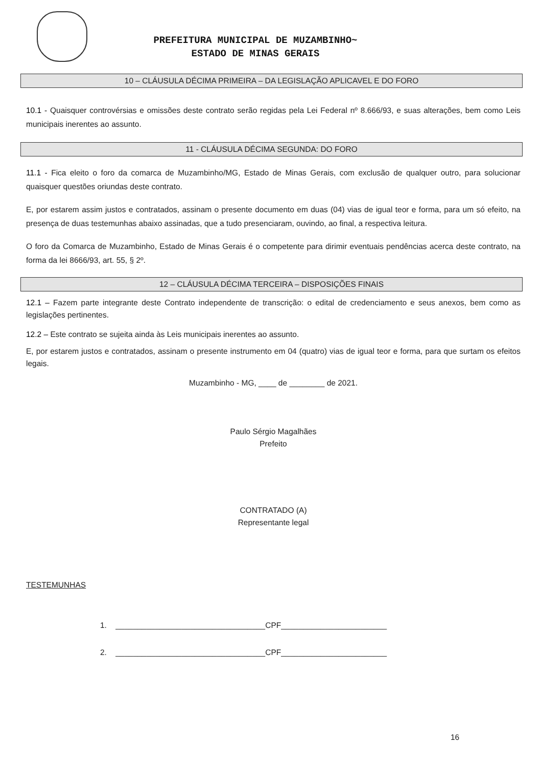PREFEITURA MUNICIPAL DE MUZAMBINHO~
ESTADO DE MINAS GERAIS
10 – CLÁUSULA DÉCIMA PRIMEIRA – DA LEGISLAÇÃO APLICAVEL E DO FORO
10.1 - Quaisquer controvérsias e omissões deste contrato serão regidas pela Lei Federal nº 8.666/93, e suas alterações, bem como Leis municipais inerentes ao assunto.
11 - CLÁUSULA DÉCIMA SEGUNDA: DO FORO
11.1 - Fica eleito o foro da comarca de Muzambinho/MG, Estado de Minas Gerais, com exclusão de qualquer outro, para solucionar quaisquer questões oriundas deste contrato.
E, por estarem assim justos e contratados, assinam o presente documento em duas (04) vias de igual teor e forma, para um só efeito, na presença de duas testemunhas abaixo assinadas, que a tudo presenciaram, ouvindo, ao final, a respectiva leitura.
O foro da Comarca de Muzambinho, Estado de Minas Gerais é o competente para dirimir eventuais pendências acerca deste contrato, na forma da lei 8666/93, art. 55, § 2º.
12 – CLÁUSULA DÉCIMA TERCEIRA – DISPOSIÇÕES FINAIS
12.1 – Fazem parte integrante deste Contrato independente de transcrição: o edital de credenciamento e seus anexos, bem como as legislações pertinentes.
12.2 – Este contrato se sujeita ainda às Leis municipais inerentes ao assunto.
E, por estarem justos e contratados, assinam o presente instrumento em 04 (quatro) vias de igual teor e forma, para que surtam os efeitos legais.
Muzambinho - MG, ____ de ________ de 2021.
Paulo Sérgio Magalhães
Prefeito
CONTRATADO (A)
Representante legal
TESTEMUNHAS
1. __________________________________CPF________________________
2. __________________________________CPF________________________
16